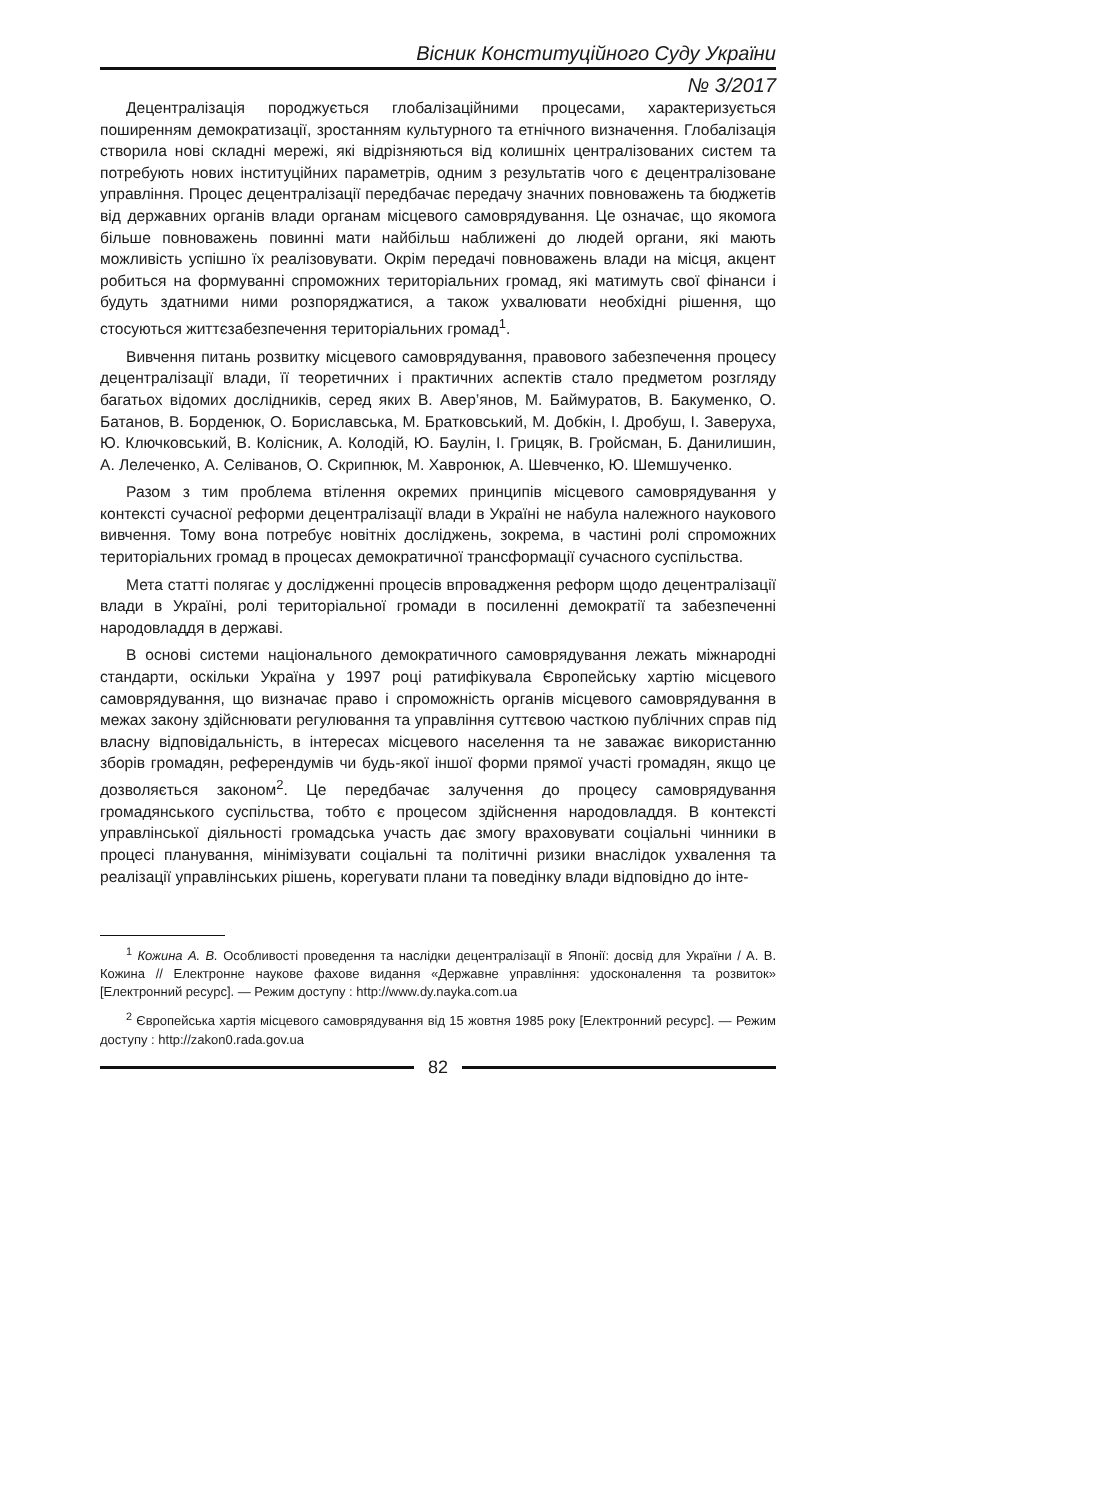Вісник Конституційного Суду України
№ 3/2017
Децентралізація породжується глобалізаційними процесами, характеризується поширенням демократизації, зростанням культурного та етнічного визначення. Глобалізація створила нові складні мережі, які відрізняються від колишніх централізованих систем та потребують нових інституційних параметрів, одним з результатів чого є децентралізоване управління. Процес децентралізації передбачає передачу значних повноважень та бюджетів від державних органів влади органам місцевого самоврядування. Це означає, що якомога більше повноважень повинні мати найбільш наближені до людей органи, які мають можливість успішно їх реалізовувати. Окрім передачі повноважень влади на місця, акцент робиться на формуванні спроможних територіальних громад, які матимуть свої фінанси і будуть здатними ними розпоряджатися, а також ухвалювати необхідні рішення, що стосуються життєзабезпечення територіальних громад<sup>1</sup>.
Вивчення питань розвитку місцевого самоврядування, правового забезпечення процесу децентралізації влади, її теоретичних і практичних аспектів стало предметом розгляду багатьох відомих дослідників, серед яких В. Авер’янов, М. Баймуратов, В. Бакуменко, О. Батанов, В. Борденюк, О. Бориславська, М. Братковський, М. Добкін, І. Дробуш, І. Заверуха, Ю. Ключковський, В. Колісник, А. Колодій, Ю. Баулін, І. Грицяк, В. Гройсман, Б. Данилишин, А. Лелеченко, А. Селіванов, О. Скрипнюк, М. Хавронюк, А. Шевченко, Ю. Шемшученко.
Разом з тим проблема втілення окремих принципів місцевого самоврядування у контексті сучасної реформи децентралізації влади в Україні не набула належного наукового вивчення. Тому вона потребує новітніх досліджень, зокрема, в частині ролі спроможних територіальних громад в процесах демократичної трансформації сучасного суспільства.
Мета статті полягає у дослідженні процесів впровадження реформ щодо децентралізації влади в Україні, ролі територіальної громади в посиленні демократії та забезпеченні народовладдя в державі.
В основі системи національного демократичного самоврядування лежать міжнародні стандарти, оскільки Україна у 1997 році ратифікувала Європейську хартію місцевого самоврядування, що визначає право і спроможність органів місцевого самоврядування в межах закону здійснювати регулювання та управління суттєвою часткою публічних справ під власну відповідальність, в інтересах місцевого населення та не заважає використанню зборів громадян, референдумів чи будь-якої іншої форми прямої участі громадян, якщо це дозволяється законом<sup>2</sup>. Це передбачає залучення до процесу самоврядування громадянського суспільства, тобто є процесом здійснення народовладдя. В контексті управлінської діяльності громадська участь дає змогу враховувати соціальні чинники в процесі планування, мінімізувати соціальні та політичні ризики внаслідок ухвалення та реалізації управлінських рішень, корегувати плани та поведінку влади відповідно до інте-
<sup>1</sup> Кожина А. В. Особливості проведення та наслідки децентралізації в Японії: досвід для України / А. В. Кожина // Електронне наукове фахове видання «Державне управління: удосконалення та розвиток» [Електронний ресурс]. — Режим доступу : http://www.dy.nayka.com.ua
<sup>2</sup> Європейська хартія місцевого самоврядування від 15 жовтня 1985 року [Електронний ресурс]. — Режим доступу : http://zakon0.rada.gov.ua
82